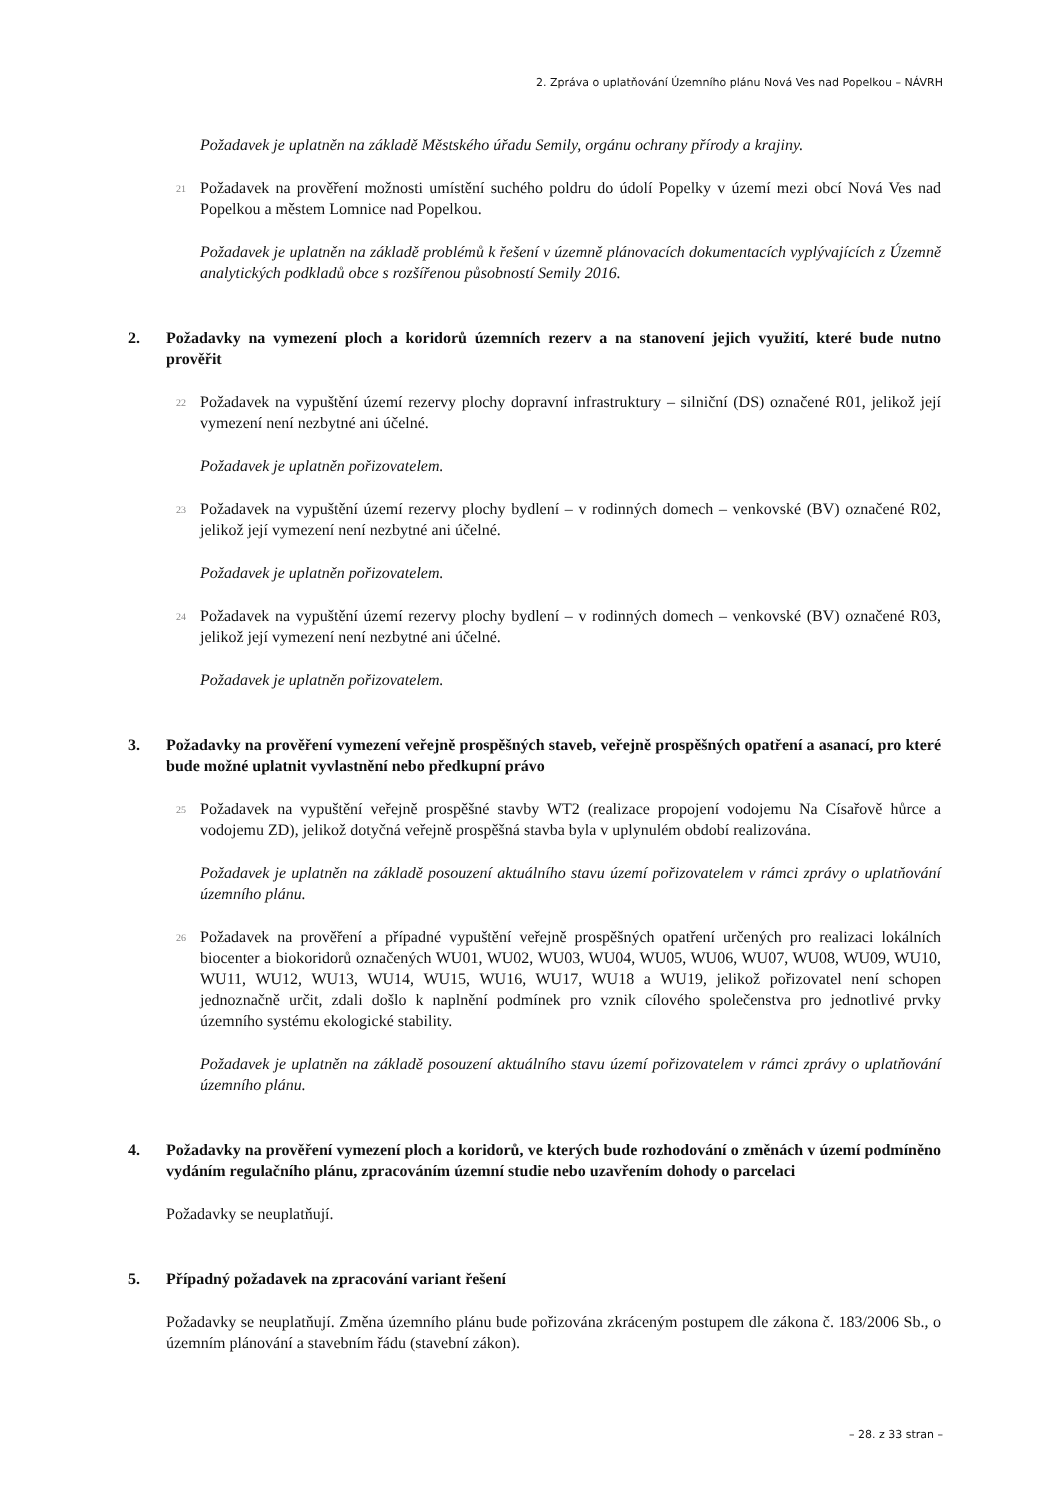2. Zpráva o uplatňování Územního plánu Nová Ves nad Popelkou – NÁVRH
Požadavek je uplatněn na základě Městského úřadu Semily, orgánu ochrany přírody a krajiny.
21
Požadavek na prověření možnosti umístění suchého poldru do údolí Popelky v území mezi obcí Nová Ves nad Popelkou a městem Lomnice nad Popelkou.
Požadavek je uplatněn na základě problémů k řešení v územně plánovacích dokumentacích vyplývajících z Územně analytických podkladů obce s rozšířenou působností Semily 2016.
2. Požadavky na vymezení ploch a koridorů územních rezerv a na stanovení jejich využití, které bude nutno prověřit
22
Požadavek na vypuštění území rezervy plochy dopravní infrastruktury – silniční (DS) označené R01, jelikož její vymezení není nezbytné ani účelné.
Požadavek je uplatněn pořizovatelem.
23
Požadavek na vypuštění území rezervy plochy bydlení – v rodinných domech – venkovské (BV) označené R02, jelikož její vymezení není nezbytné ani účelné.
Požadavek je uplatněn pořizovatelem.
24
Požadavek na vypuštění území rezervy plochy bydlení – v rodinných domech – venkovské (BV) označené R03, jelikož její vymezení není nezbytné ani účelné.
Požadavek je uplatněn pořizovatelem.
3. Požadavky na prověření vymezení veřejně prospěšných staveb, veřejně prospěšných opatření a asanací, pro které bude možné uplatnit vyvlastnění nebo předkupní právo
25
Požadavek na vypuštění veřejně prospěšné stavby WT2 (realizace propojení vodojemu Na Císařově hůrce a vodojemu ZD), jelikož dotyčná veřejně prospěšná stavba byla v uplynulém období realizována.
Požadavek je uplatněn na základě posouzení aktuálního stavu území pořizovatelem v rámci zprávy o uplatňování územního plánu.
26
Požadavek na prověření a případné vypuštění veřejně prospěšných opatření určených pro realizaci lokálních biocenter a biokoridorů označených WU01, WU02, WU03, WU04, WU05, WU06, WU07, WU08, WU09, WU10, WU11, WU12, WU13, WU14, WU15, WU16, WU17, WU18 a WU19, jelikož pořizovatel není schopen jednoznačně určit, zdali došlo k naplnění podmínek pro vznik cílového společenstva pro jednotlivé prvky územního systému ekologické stability.
Požadavek je uplatněn na základě posouzení aktuálního stavu území pořizovatelem v rámci zprávy o uplatňování územního plánu.
4. Požadavky na prověření vymezení ploch a koridorů, ve kterých bude rozhodování o změnách v území podmíněno vydáním regulačního plánu, zpracováním územní studie nebo uzavřením dohody o parcelaci
Požadavky se neuplatňují.
5. Případný požadavek na zpracování variant řešení
Požadavky se neuplatňují. Změna územního plánu bude pořizována zkráceným postupem dle zákona č. 183/2006 Sb., o územním plánování a stavebním řádu (stavební zákon).
– 28. z 33 stran –